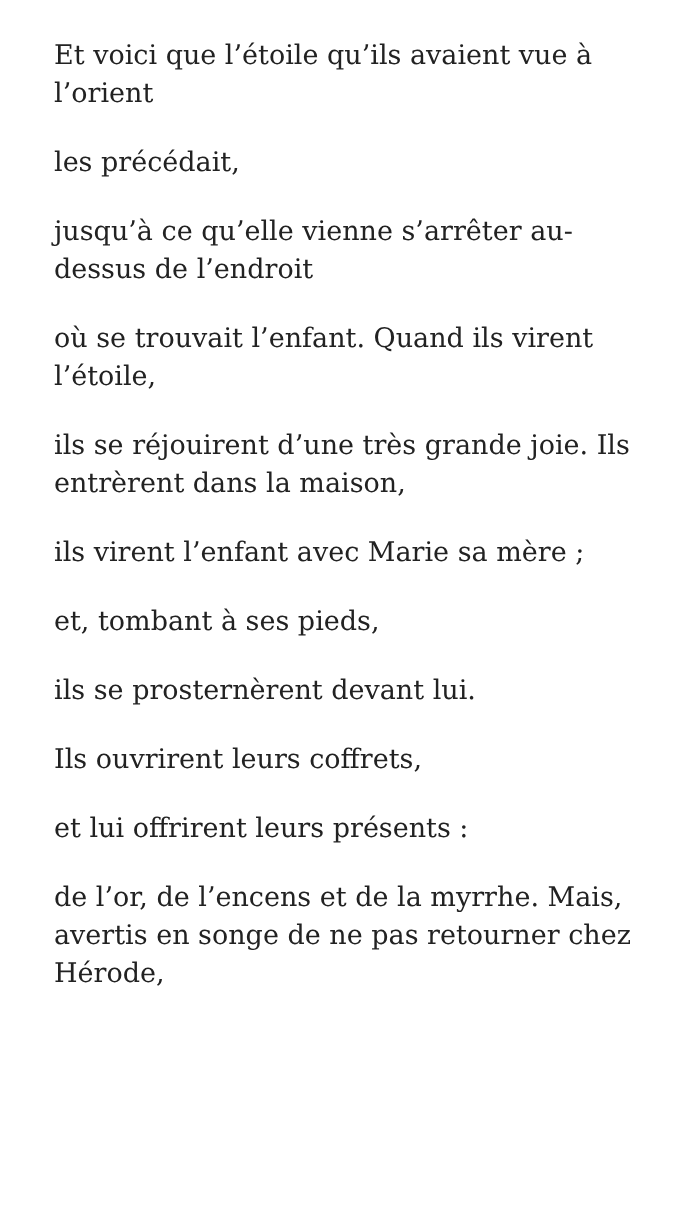Et voici que l’étoile qu’ils avaient vue à l’orient
les précédait,
jusqu’à ce qu’elle vienne s’arrêter au-dessus de l’endroit
où se trouvait l’enfant. Quand ils virent l’étoile,
ils se réjouirent d’une très grande joie. Ils entrèrent dans la maison,
ils virent l’enfant avec Marie sa mère ;
et, tombant à ses pieds,
ils se prosternèrent devant lui.
Ils ouvrirent leurs coffrets,
et lui offrirent leurs présents :
de l’or, de l’encens et de la myrrhe. Mais, avertis en songe de ne pas retourner chez Hérode,